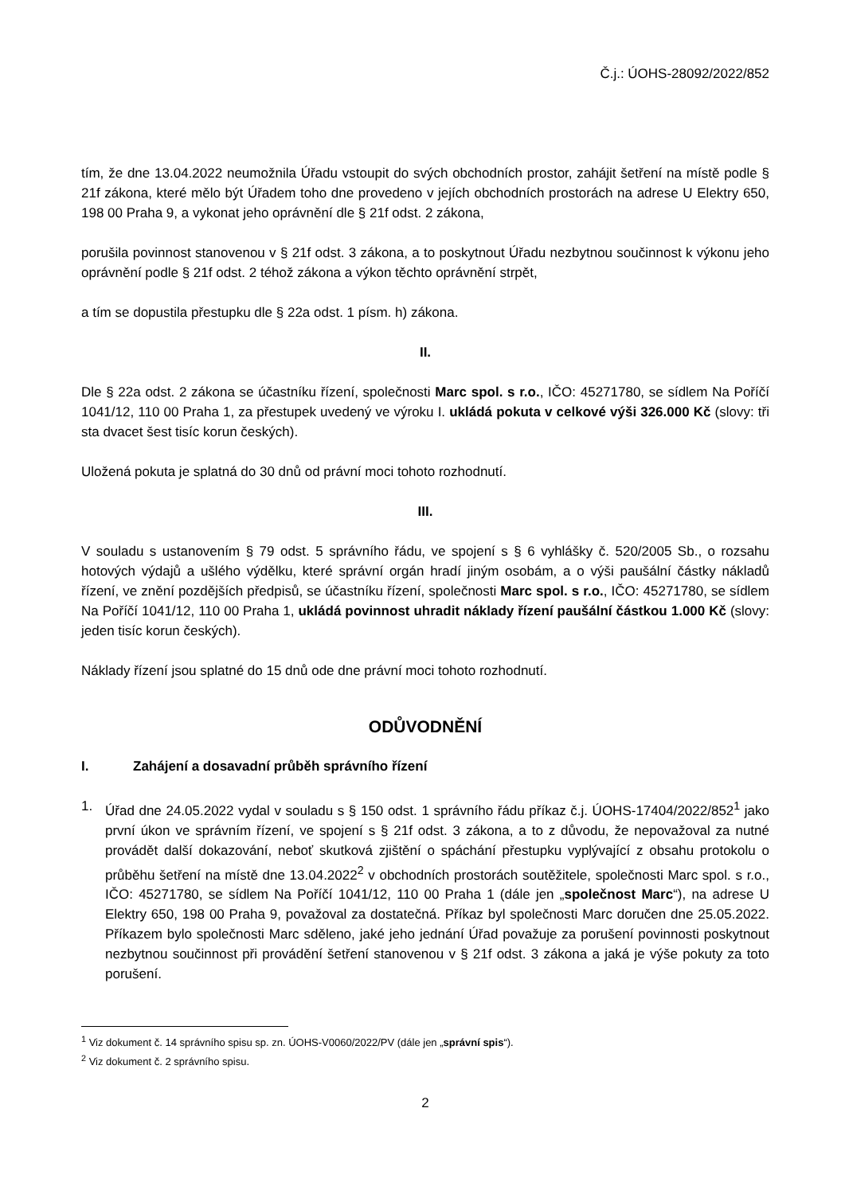Č.j.: ÚOHS-28092/2022/852
tím, že dne 13.04.2022 neumožnila Úřadu vstoupit do svých obchodních prostor, zahájit šetření na místě podle § 21f zákona, které mělo být Úřadem toho dne provedeno v jejích obchodních prostorách na adrese U Elektry 650, 198 00 Praha 9, a vykonat jeho oprávnění dle § 21f odst. 2 zákona,
porušila povinnost stanovenou v § 21f odst. 3 zákona, a to poskytnout Úřadu nezbytnou součinnost k výkonu jeho oprávnění podle § 21f odst. 2 téhož zákona a výkon těchto oprávnění strpět,
a tím se dopustila přestupku dle § 22a odst. 1 písm. h) zákona.
II.
Dle § 22a odst. 2 zákona se účastníku řízení, společnosti Marc spol. s r.o., IČO: 45271780, se sídlem Na Poříčí 1041/12, 110 00 Praha 1, za přestupek uvedený ve výroku I. ukládá pokuta v celkové výši 326.000 Kč (slovy: tři sta dvacet šest tisíc korun českých).
Uložená pokuta je splatná do 30 dnů od právní moci tohoto rozhodnutí.
III.
V souladu s ustanovením § 79 odst. 5 správního řádu, ve spojení s § 6 vyhlášky č. 520/2005 Sb., o rozsahu hotových výdajů a ušlého výdělku, které správní orgán hradí jiným osobám, a o výši paušální částky nákladů řízení, ve znění pozdějších předpisů, se účastníku řízení, společnosti Marc spol. s r.o., IČO: 45271780, se sídlem Na Poříčí 1041/12, 110 00 Praha 1, ukládá povinnost uhradit náklady řízení paušální částkou 1.000 Kč (slovy: jeden tisíc korun českých).
Náklady řízení jsou splatné do 15 dnů ode dne právní moci tohoto rozhodnutí.
ODŮVODNĚNÍ
I. Zahájení a dosavadní průběh správního řízení
1. Úřad dne 24.05.2022 vydal v souladu s § 150 odst. 1 správního řádu příkaz č.j. ÚOHS-17404/2022/852<sup>1</sup> jako první úkon ve správním řízení, ve spojení s § 21f odst. 3 zákona, a to z důvodu, že nepovažoval za nutné provádět další dokazování, neboť skutková zjištění o spáchání přestupku vyplývající z obsahu protokolu o průběhu šetření na místě dne 13.04.2022<sup>2</sup> v obchodních prostorách soutěžitele, společnosti Marc spol. s r.o., IČO: 45271780, se sídlem Na Poříčí 1041/12, 110 00 Praha 1 (dále jen „společnost Marc“), na adrese U Elektry 650, 198 00 Praha 9, považoval za dostatečná. Příkaz byl společnosti Marc doručen dne 25.05.2022. Příkazem bylo společnosti Marc sděleno, jaké jeho jednání Úřad považuje za porušení povinnosti poskytnout nezbytnou součinnost při provádění šetření stanovenou v § 21f odst. 3 zákona a jaká je výše pokuty za toto porušení.
<sup>1</sup> Viz dokument č. 14 správního spisu sp. zn. ÚOHS-V0060/2022/PV (dále jen „správní spis“).
<sup>2</sup> Viz dokument č. 2 správního spisu.
2